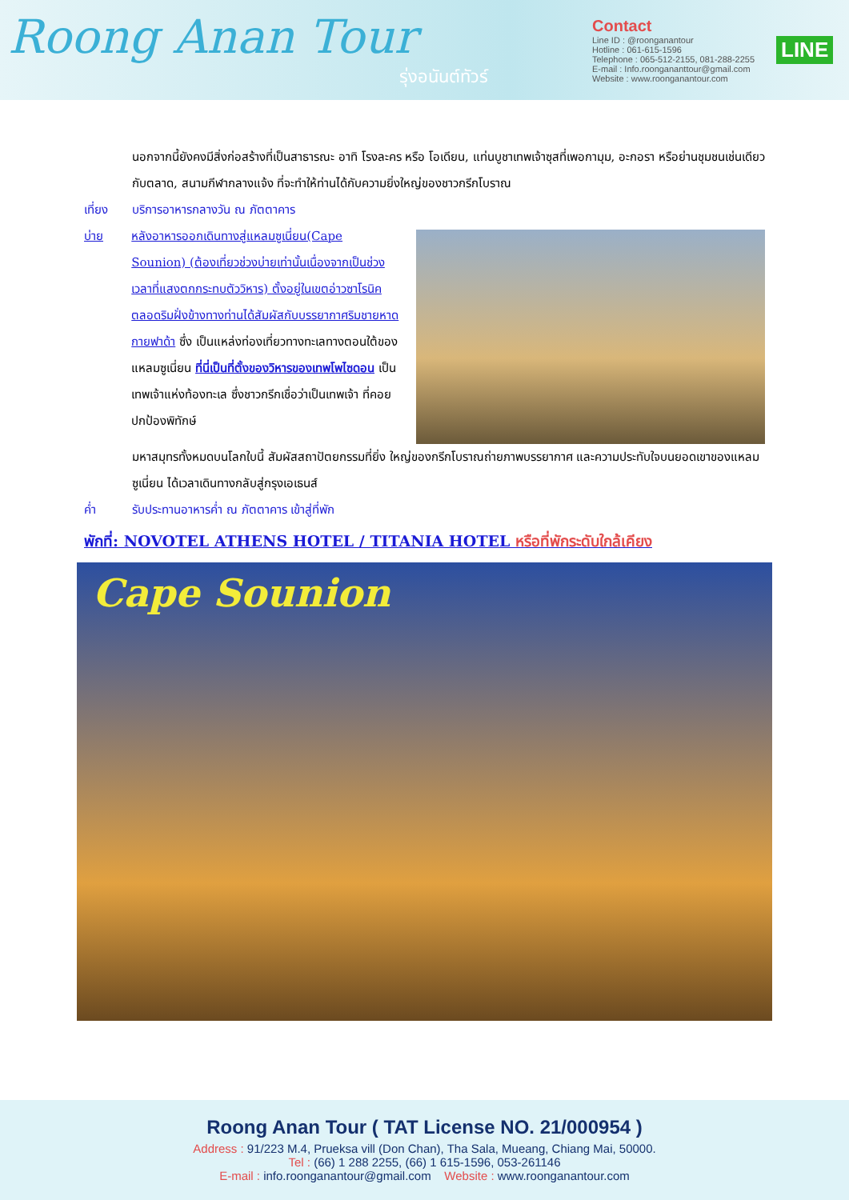Roong Anan Tour
รุ่งอนันต์ทัวร์
Contact
Line ID : @roonganantour
Hotline : 061-615-1596
Telephone : 065-512-2155, 081-288-2255
E-mail : Info.roongananttour@gmail.com
Website : www.roonganantour.com
LINE
นอกจากนี้ยังคงมีสิ่งก่อสร้างที่เป็นสาธารณะ อาทิ โรงละคร หรือ โอเดียน, แท่นบูชาเทพเจ้าซุสที่เพอกามุม, อะกอรา หรือย่านชุมชนเช่นเดียวกับตลาด, สนามกีฬากลางแจ้ง ที่จะทำให้ท่านได้กับความยิ่งใหญ่ของชาวกรีกโบราณ
เที่ยง บริการอาหารกลางวัน ณ ภัตตาคาร
บ่าย หลังอาหารออกเดินทางสู่แหลมซูเนี่ยน(Cape Sounion) (ต้องเที่ยวช่วงบ่ายเท่านั้นเนื่องจากเป็นช่วงเวลาที่แสงตกกระทบตัววิหาร) ตั้งอยู่ในเขตอ่าวซาโรนิค ตลอดริมฝั่งข้างทางท่านได้สัมผัสกับบรรยากาศริมชายหาดกายฟาด้า ซึ่ง เป็นแหล่งท่องเที่ยวทางทะเลทางตอนใต้ของแหลมซูเนี่ยน ที่นี่เป็นที่ตั้งของวิหารของเทพโพไซดอน เป็นเทพเจ้าแห่งท้องทะเล ซึ่งชาวกรีกเชื่อว่าเป็นเทพเจ้า ที่คอยปกป้องพิทักษ์
มหาสมุทรทั้งหมดบนโลกใบนี้ สัมผัสสถาปัตยกรรมที่ยิ่ง ใหญ่ของกรีกโบราณถ่ายภาพบรรยากาศ และความประทับใจบนยอดเขาของแหลมซูเนี่ยน ได้เวลาเดินทางกลับสู่กรุงเอเธนส์
ค่ำ รับประทานอาหารค่ำ ณ ภัตตาคาร เข้าสู่ที่พัก
พักที่: NOVOTEL ATHENS HOTEL / TITANIA HOTEL หรือที่พักระดับใกล้เคียง
Cape Sounion
Roong Anan Tour ( TAT License NO. 21/000954 )
Address : 91/223 M.4, Prueksa vill (Don Chan), Tha Sala, Mueang, Chiang Mai, 50000.
Tel : (66) 1 288 2255, (66) 1 615-1596, 053-261146
E-mail : info.roonganantour@gmail.com Website : www.roonganantour.com